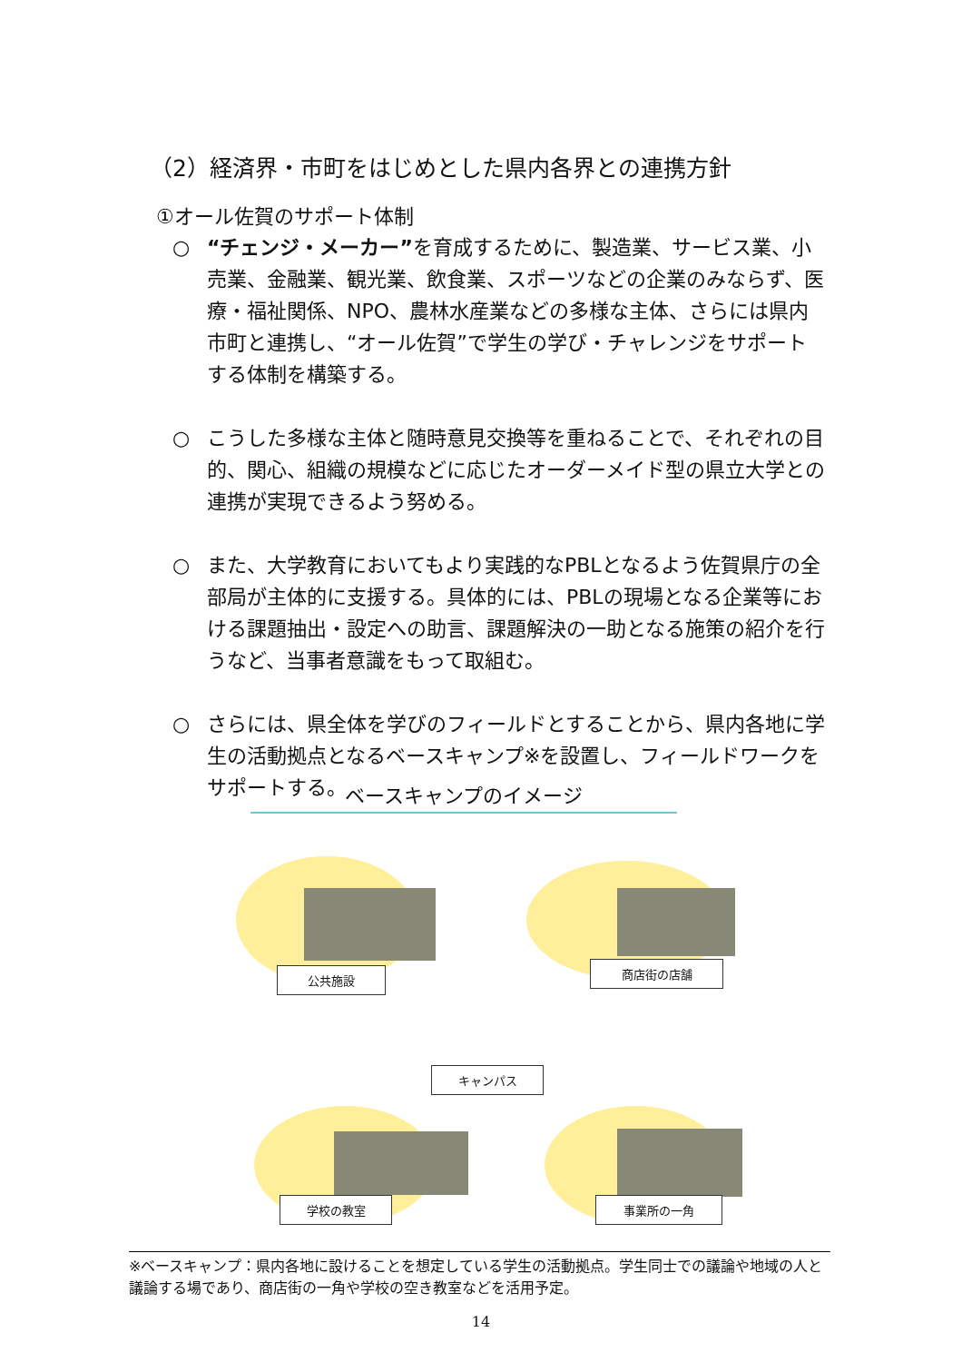（2）経済界・市町をはじめとした県内各界との連携方針
①オール佐賀のサポート体制
○ “チェンジ・メーカー”を育成するために、製造業、サービス業、小売業、金融業、観光業、飲食業、スポーツなどの企業のみならず、医療・福祉関係、NPO、農林水産業などの多様な主体、さらには県内市町と連携し、“オール佐賀”で学生の学び・チャレンジをサポートする体制を構築する。
○ こうした多様な主体と随時意見交換等を重ねることで、それぞれの目的、関心、組織の規模などに応じたオーダーメイド型の県立大学との連携が実現できるよう努める。
○ また、大学教育においてもより実践的なPBLとなるよう佐賀県庁の全部局が主体的に支援する。具体的には、PBLの現場となる企業等における課題抽出・設定への助言、課題解決の一助となる施策の紹介を行うなど、当事者意識をもって取組む。
○ さらには、県全体を学びのフィールドとすることから、県内各地に学生の活動拠点となるベースキャンプ※を設置し、フィールドワークをサポートする。
ベースキャンプのイメージ
公共施設 商店街の店舗
キャンパス
学校の教室 事業所の一角
※ベースキャンプ：県内各地に設けることを想定している学生の活動拠点。学生同士での議論や地域の人と議論する場であり、商店街の一角や学校の空き教室などを活用予定。
14